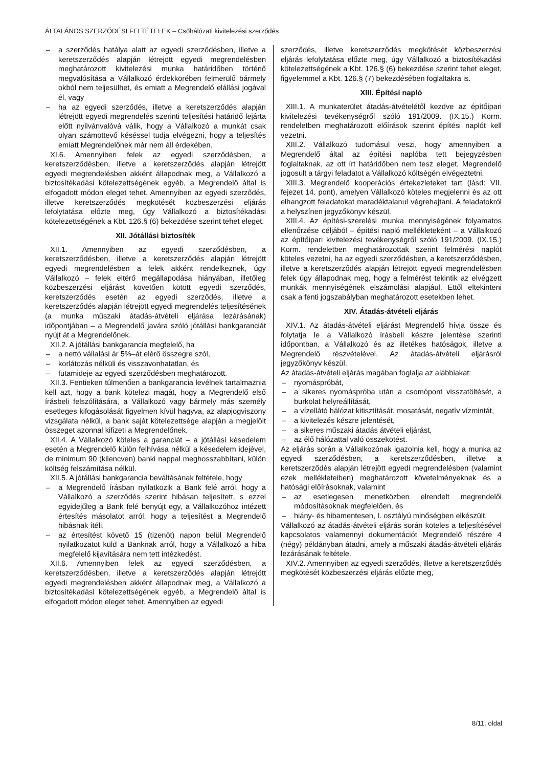ÁLTALÁNOS SZERZŐDÉSI FELTÉTELEK – Csőhálózati kivitelezési szerződés
– a szerződés hatálya alatt az egyedi szerződésben, illetve a keretszerződés alapján létrejött egyedi megrendelésben meghatározott kivitelezési munka határidőben történő megvalósítása a Vállalkozó érdekkörében felmerülő bármely okból nem teljesülhet, és emiatt a Megrendelő elállási jogával él, vagy
– ha az egyedi szerződés, illetve a keretszerződés alapján létrejött egyedi megrendelés szerinti teljesítési határidő lejárta előtt nyilvánvalóvá válik, hogy a Vállalkozó a munkát csak olyan számottevő késéssel tudja elvégezni, hogy a teljesítés emiatt Megrendelőnek már nem áll érdekében.
XI.6. Amennyiben felek az egyedi szerződésben, a keretszerződésben, illetve a keretszerződés alapján létrejött egyedi megrendelésben akként állapodnak meg, a Vállalkozó a biztosítékadási kötelezettségének egyéb, a Megrendelő által is elfogadott módon eleget tehet. Amennyiben az egyedi szerződés, illetve keretszerződés megkötését közbeszerzési eljárás lefolytatása előzte meg, úgy Vállalkozó a biztosítékadási kötelezettségének a Kbt. 126.§ (6) bekezdése szerint tehet eleget.
XII. Jótállási biztosíték
XII.1. Amennyiben az egyedi szerződésben, a keretszerződésben, illetve a keretszerződés alapján létrejött egyedi megrendelésben a felek akként rendelkeznek, úgy Vállalkozó – felek eltérő megállapodása hiányában, illetőleg közbeszerzési eljárást követően kötött egyedi szerződés, keretszerződés esetén az egyedi szerződés, illetve a keretszerződés alapján létrejött egyedi megrendelés teljesítésének (a munka műszaki átadás-átvételi eljárása lezárásának) időpontjában – a Megrendelő javára szóló jótállási bankgaranciát nyújt át a Megrendelőnek.
XII.2. A jótállási bankgarancia megfelelő, ha
– a nettó vállalási ár 5%–át elérő összegre szól,
– korlátozás nélküli és visszavonhatatlan, és
– futamideje az egyedi szerződésben meghatározott.
XII.3. Fentieken túlmenően a bankgarancia levélnek tartalmaznia kell azt, hogy a bank kötelezi magát, hogy a Megrendelő első írásbeli felszólítására, a Vállalkozó vagy bármely más személy esetleges kifogásolását figyelmen kívül hagyva, az alapjogviszony vizsgálata nélkül, a bank saját kötelezettsége alapján a megjelölt összeget azonnal kifizeti a Megrendelőnek.
XII.4. A Vállalkozó köteles a garanciát – a jótállási késedelem esetén a Megrendelő külön felhívása nélkül a késedelem idejével, de minimum 90 (kilencven) banki nappal meghosszabbítani, külön költség felszámítása nélkül.
XII.5. A jótállási bankgarancia beváltásának feltétele, hogy
– a Megrendelő írásban nyilatkozik a Bank felé arról, hogy a Vállalkozó a szerződés szerint hibásan teljesített, s ezzel egyidejűleg a Bank felé benyújt egy, a Vállalkozóhoz intézett értesítés másolatot arról, hogy a teljesítést a Megrendelő hibásnak ítéli,
– az értesítést követő 15 (tizenöt) napon belül Megrendelő nyilatkozatot küld a Banknak arról, hogy a Vállalkozó a hiba megfelelő kijavítására nem tett intézkedést.
XII.6. Amennyiben felek az egyedi szerződésben, a keretszerződésben, illetve a keretszerződés alapján létrejött egyedi megrendelésben akként állapodnak meg, a Vállalkozó a biztosítékadási kötelezettségének egyéb, a Megrendelő által is elfogadott módon eleget tehet. Amennyiben az egyedi
szerződés, illetve keretszerződés megkötését közbeszerzési eljárás lefolytatása előzte meg, úgy Vállalkozó a biztosítékadási kötelezettségének a Kbt. 126.§ (6) bekezdése szerint tehet eleget, figyelemmel a Kbt. 126.§ (7) bekezdésében foglaltakra is.
XIII. Építési napló
XIII.1. A munkaterület átadás-átvételétől kezdve az építőipari kivitelezési tevékenységről szóló 191/2009. (IX.15.) Korm. rendeletben meghatározott előírások szerint építési naplót kell vezetni.
XIII.2. Vállalkozó tudomásul veszi, hogy amennyiben a Megrendelő által az építési naplóba tett bejegyzésben foglaltaknak, az ott írt határidőben nem tesz eleget, Megrendelő jogosult a tárgyi feladatot a Vállalkozó költségén elvégeztetni.
XIII.3. Megrendelő kooperációs értekezleteket tart (lásd: VII. fejezet 14. pont), amelyen Vállalkozó köteles megjelenni és az ott elhangzott feladatokat maradéktalanul végrehajtani. A feladatokról a helyszínen jegyzőkönyv készül.
XIII.4. Az építési-szerelési munka mennyiségének folyamatos ellenőrzése céljából – építési napló mellékleteként – a Vállalkozó az építőipari kivitelezési tevékenységről szóló 191/2009. (IX.15.) Korm. rendeletben meghatározottak szerint felmérési naplót köteles vezetni, ha az egyedi szerződésben, a keretszerződésben, illetve a keretszerződés alapján létrejött egyedi megrendelésben felek úgy állapodnak meg, hogy a felmérést tekintik az elvégzett munkák mennyiségének elszámolási alapjául. Ettől eltekinteni csak a fenti jogszabályban meghatározott esetekben lehet.
XIV. Átadás-átvételi eljárás
XIV.1. Az átadás-átvételi eljárást Megrendelő hívja össze és folytatja le a Vállalkozó írásbeli készre jelentése szerinti időpontban, a Vállalkozó és az illetékes hatóságok, illetve a Megrendelő részvételével. Az átadás-átvételi eljárásról jegyzőkönyv készül.
Az átadás-átvételi eljárás magában foglalja az alábbiakat:
– nyomáspróbát,
– a sikeres nyomáspróba után a csomópont visszatöltését, a burkolat helyreállítását,
– a vízellátó hálózat kitisztítását, mosatását, negatív vízmintát,
– a kivitelezés készre jelentését,
– a sikeres műszaki átadás átvételi eljárást,
– az élő hálózattal való összekötést.
Az eljárás során a Vállalkozónak igazolnia kell, hogy a munka az egyedi szerződésben, a keretszerződésben, illetve a keretszerződés alapján létrejött egyedi megrendelésben (valamint ezek mellékleteiben) meghatározott követelményeknek és a hatósági előírásoknak, valamint
– az esetlegesen menetközben elrendelt megrendelői módosításoknak megfelelően, és
– hiány- és hibamentesen, I. osztályú minőségben elkészült.
Vállalkozó az átadás-átvételi eljárás során köteles a teljesítésével kapcsolatos valamennyi dokumentációt Megrendelő részére 4 (négy) példányban átadni, amely a műszaki átadás-átvételi eljárás lezárásának feltétele.
XIV.2. Amennyiben az egyedi szerződés, illetve a keretszerződés megkötését közbeszerzési eljárás előzte meg,
8/11. oldal